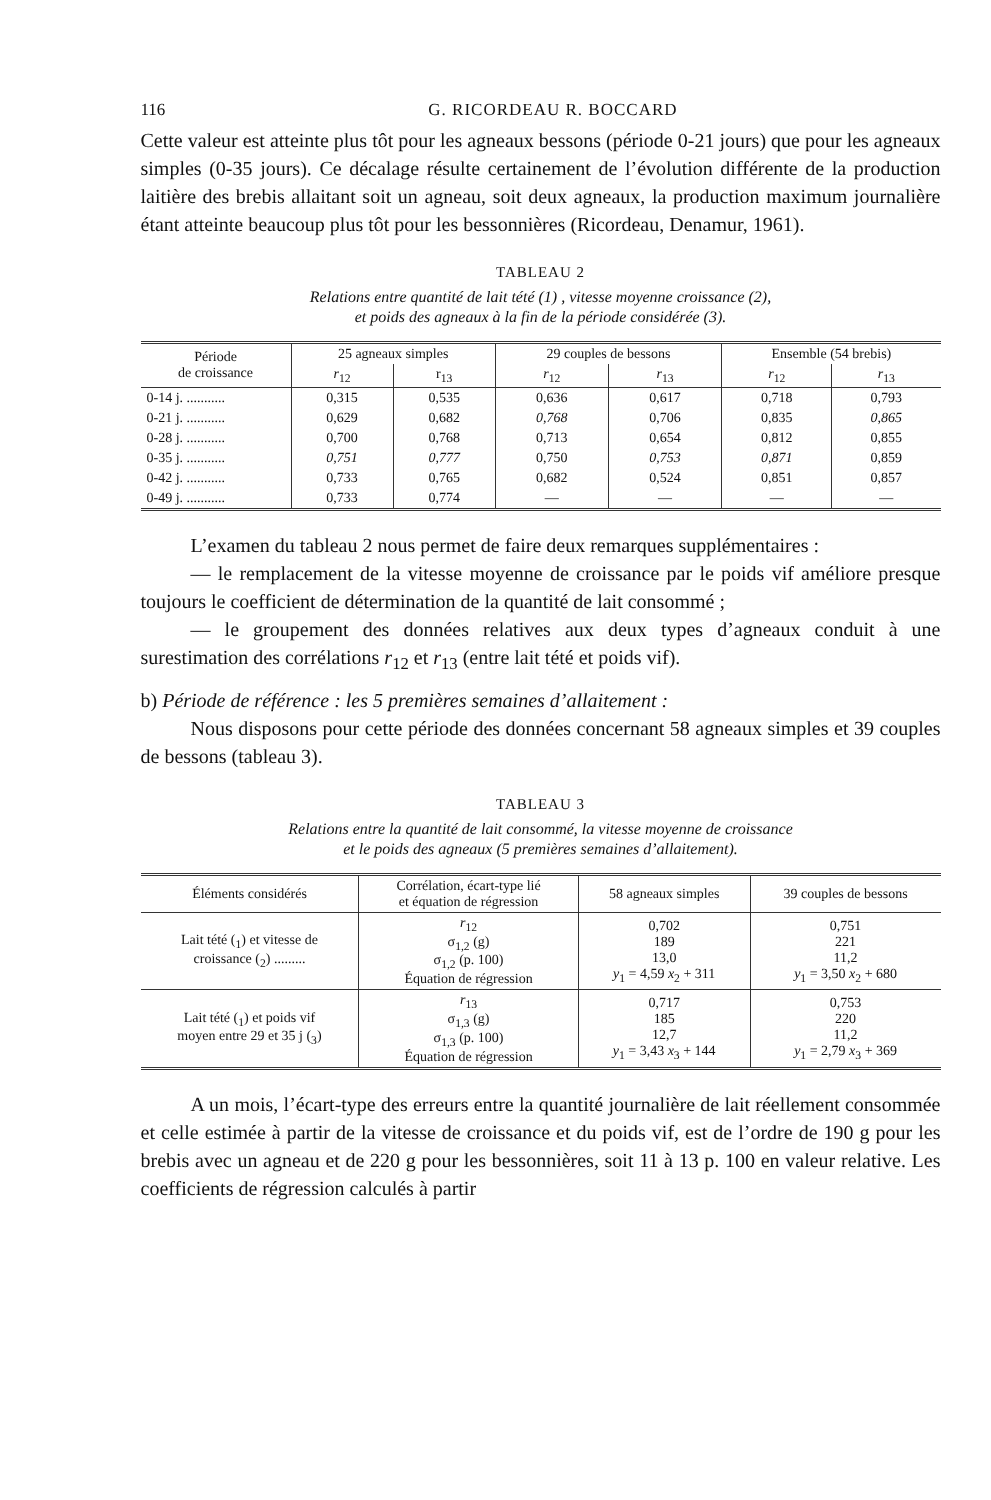116 G. RICORDEAU R. BOCCARD
Cette valeur est atteinte plus tôt pour les agneaux bessons (période 0-21 jours) que pour les agneaux simples (0-35 jours). Ce décalage résulte certainement de l’évolution différente de la production laitière des brebis allaitant soit un agneau, soit deux agneaux, la production maximum journalière étant atteinte beaucoup plus tôt pour les bessonnières (Ricordeau, Denamur, 1961).
TABLEAU 2
Relations entre quantité de lait tété (1) , vitesse moyenne croissance (2),
et poids des agneaux à la fin de la période considérée (3).
| Période de croissance | 25 agneaux simples | | 29 couples de bessons | | Ensemble (54 brebis) | |
| --- | --- | --- | --- | --- | --- | --- |
| | r<sub>12</sub> | r<sub>13</sub> | r<sub>12</sub> | r<sub>13</sub> | r<sub>12</sub> | r<sub>13</sub> |
| 0-14 j. ........... | 0,315 | 0,535 | 0,636 | 0,617 | 0,718 | 0,793 |
| 0-21 j. ........... | 0,629 | 0,682 | 0,768 | 0,706 | 0,835 | 0,865 |
| 0-28 j. ........... | 0,700 | 0,768 | 0,713 | 0,654 | 0,812 | 0,855 |
| 0-35 j. ........... | 0,751 | 0,777 | 0,750 | 0,753 | 0,871 | 0,859 |
| 0-42 j. ........... | 0,733 | 0,765 | 0,682 | 0,524 | 0,851 | 0,857 |
| 0-49 j. ........... | 0,733 | 0,774 | — | — | — | — |
L’examen du tableau 2 nous permet de faire deux remarques supplémentaires :
— le remplacement de la vitesse moyenne de croissance par le poids vif améliore presque toujours le coefficient de détermination de la quantité de lait consommé ;
— le groupement des données relatives aux deux types d’agneaux conduit à une surestimation des corrélations r<sub>12</sub> et r<sub>13</sub> (entre lait tété et poids vif).
b) Période de référence : les 5 premières semaines d’allaitement :
Nous disposons pour cette période des données concernant 58 agneaux simples et 39 couples de bessons (tableau 3).
TABLEAU 3
Relations entre la quantité de lait consommé, la vitesse moyenne de croissance
et le poids des agneaux (5 premières semaines d’allaitement).
| Éléments considérés | Corrélation, écart-type lié et équation de régression | 58 agneaux simples | 39 couples de bessons |
| --- | --- | --- | --- |
| Lait tété (<sub>1</sub>) et vitesse de croissance (<sub>2</sub>) ......... | r<sub>12</sub> σ<sub>1,2</sub> (g) σ<sub>1,2</sub> (p. 100) Équation de régression | 0,702 189 13,0 y<sub>1</sub> = 4,59 x<sub>2</sub> + 311 | 0,751 221 11,2 y<sub>1</sub> = 3,50 x<sub>2</sub> + 680 |
| Lait tété (<sub>1</sub>) et poids vif moyen entre 29 et 35 j (<sub>3</sub>) | r<sub>13</sub> σ<sub>1,3</sub> (g) σ<sub>1,3</sub> (p. 100) Équation de régression | 0,717 185 12,7 y<sub>1</sub> = 3,43 x<sub>3</sub> + 144 | 0,753 220 11,2 y<sub>1</sub> = 2,79 x<sub>3</sub> + 369 |
A un mois, l’écart-type des erreurs entre la quantité journalière de lait réellement consommée et celle estimée à partir de la vitesse de croissance et du poids vif, est de l’ordre de 190 g pour les brebis avec un agneau et de 220 g pour les bessonnières, soit 11 à 13 p. 100 en valeur relative. Les coefficients de régression calculés à partir